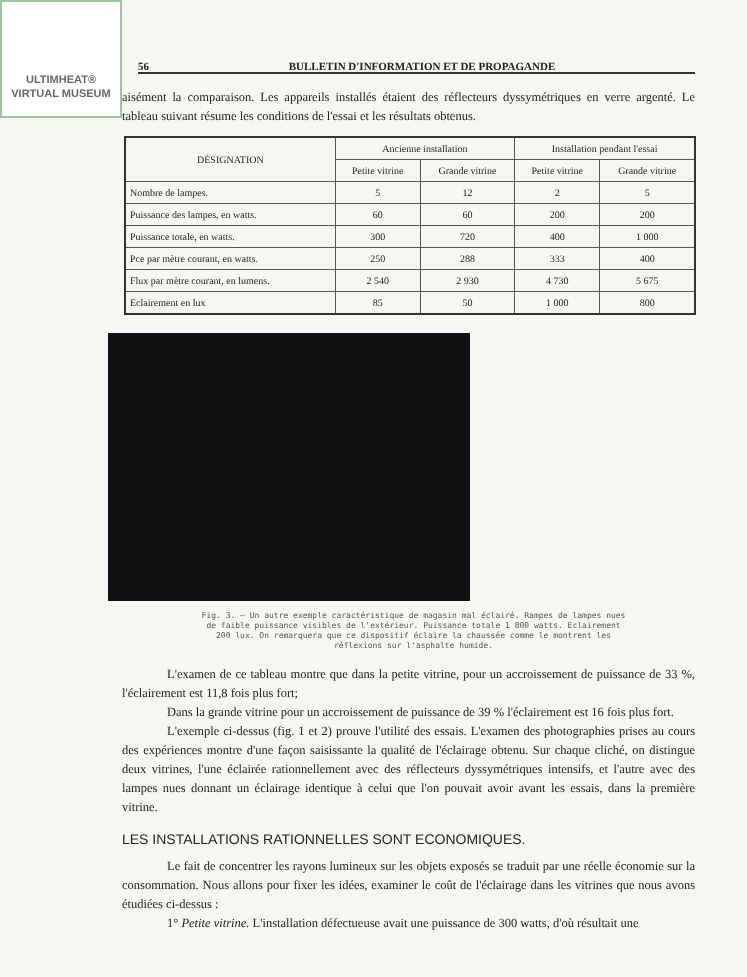ULTIMHEAT®
VIRTUAL MUSEUM
56 BULLETIN D'INFORMATION ET DE PROPAGANDE
aisément la comparaison. Les appareils installés étaient des réflecteurs dyssymétriques en verre argenté. Le tableau suivant résume les conditions de l'essai et les résultats obtenus.
| DÉSIGNATION | Ancienne installation | | Installation pendant l'essai | |
| --- | --- | --- | --- | --- |
| | Petite vitrine | Grande vitrine | Petite vitrine | Grande vitrine |
| Nombre de lampes. | 5 | 12 | 2 | 5 |
| Puissance des lampes, en watts. | 60 | 60 | 200 | 200 |
| Puissance totale, en watts. | 300 | 720 | 400 | 1 000 |
| Pce par mètre courant, en watts. | 250 | 288 | 333 | 400 |
| Flux par mètre courant, en lumens. | 2 540 | 2 930 | 4 730 | 5 675 |
| Eclairement en lux | 85 | 50 | 1 000 | 800 |
Fig. 3. — Un autre exemple caractéristique de magasin mal éclairé. Rampes de lampes nues de faible puissance visibles de l'extérieur. Puissance totale 1 800 watts. Eclairement 200 lux. On remarquera que ce dispositif éclaire la chaussée comme le montrent les réflexions sur l'asphalte humide.
L'examen de ce tableau montre que dans la petite vitrine, pour un accroissement de puissance de 33 %, l'éclairement est 11,8 fois plus fort;
Dans la grande vitrine pour un accroissement de puissance de 39 % l'éclairement est 16 fois plus fort.
L'exemple ci-dessus (fig. 1 et 2) prouve l'utilité des essais. L'examen des photographies prises au cours des expériences montre d'une façon saisissante la qualité de l'éclairage obtenu. Sur chaque cliché, on distingue deux vitrines, l'une éclairée rationnellement avec des réflecteurs dyssymétriques intensifs, et l'autre avec des lampes nues donnant un éclairage identique à celui que l'on pouvait avoir avant les essais, dans la première vitrine.
LES INSTALLATIONS RATIONNELLES SONT ECONOMIQUES.
Le fait de concentrer les rayons lumineux sur les objets exposés se traduit par une réelle économie sur la consommation. Nous allons pour fixer les idées, examiner le coût de l'éclairage dans les vitrines que nous avons étudiées ci-dessus :
1° Petite vitrine. L'installation défectueuse avait une puissance de 300 watts, d'où résultait une